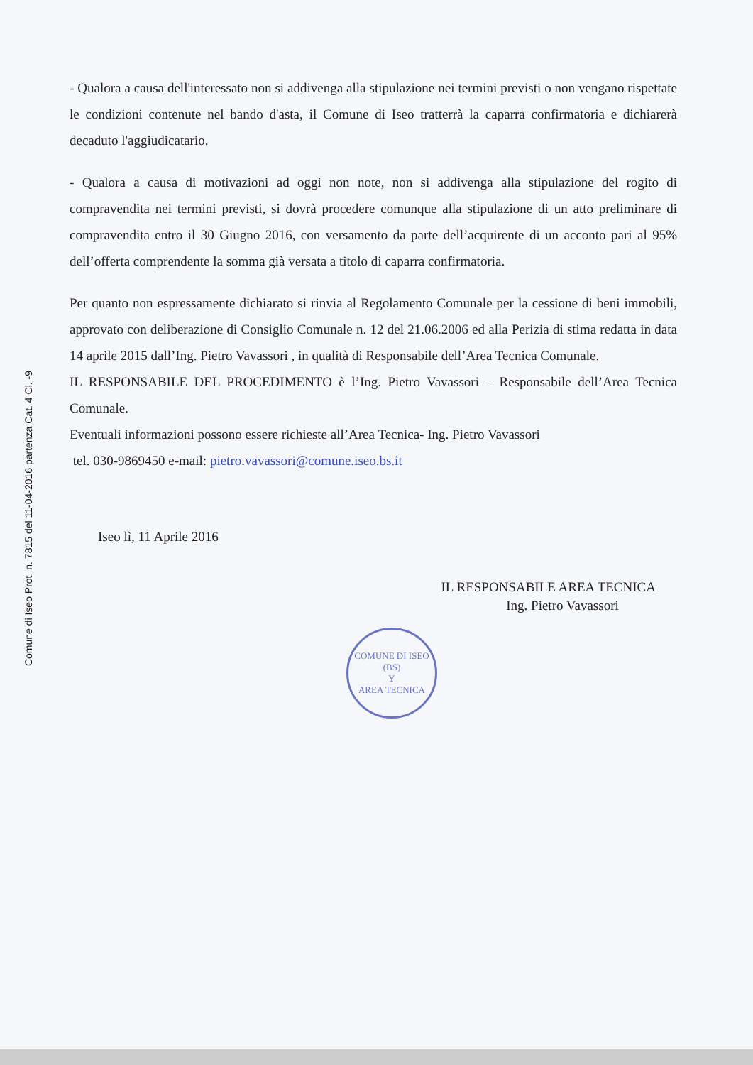Comune di Iseo Prot. n. 7815 del 11-04-2016 partenza Cat. 4 Cl. -9
- Qualora a causa dell'interessato non si addivenga alla stipulazione nei termini previsti o non vengano rispettate le condizioni contenute nel bando d'asta, il Comune di Iseo tratterrà la caparra confirmatoria e dichiarerà decaduto l'aggiudicatario.
- Qualora a causa di motivazioni ad oggi non note, non si addivenga alla stipulazione del rogito di compravendita nei termini previsti, si dovrà procedere comunque alla stipulazione di un atto preliminare di compravendita entro il 30 Giugno 2016, con versamento da parte dell’acquirente di un acconto pari al 95% dell’offerta comprendente la somma già versata a titolo di caparra confirmatoria.
Per quanto non espressamente dichiarato si rinvia al Regolamento Comunale per la cessione di beni immobili, approvato con deliberazione di Consiglio Comunale n. 12 del 21.06.2006 ed alla Perizia di stima redatta in data 14 aprile 2015 dall’Ing. Pietro Vavassori , in qualità di Responsabile dell’Area Tecnica Comunale.
IL RESPONSABILE DEL PROCEDIMENTO è l’Ing. Pietro Vavassori – Responsabile dell’Area Tecnica Comunale.
Eventuali informazioni possono essere richieste all’Area Tecnica- Ing. Pietro Vavassori
tel. 030-9869450 e-mail: pietro.vavassori@comune.iseo.bs.it
Iseo lì, 11 Aprile 2016
IL RESPONSABILE AREA TECNICA
Ing. Pietro Vavassori
COMUNE DI ISEO (BS)
Y
AREA TECNICA